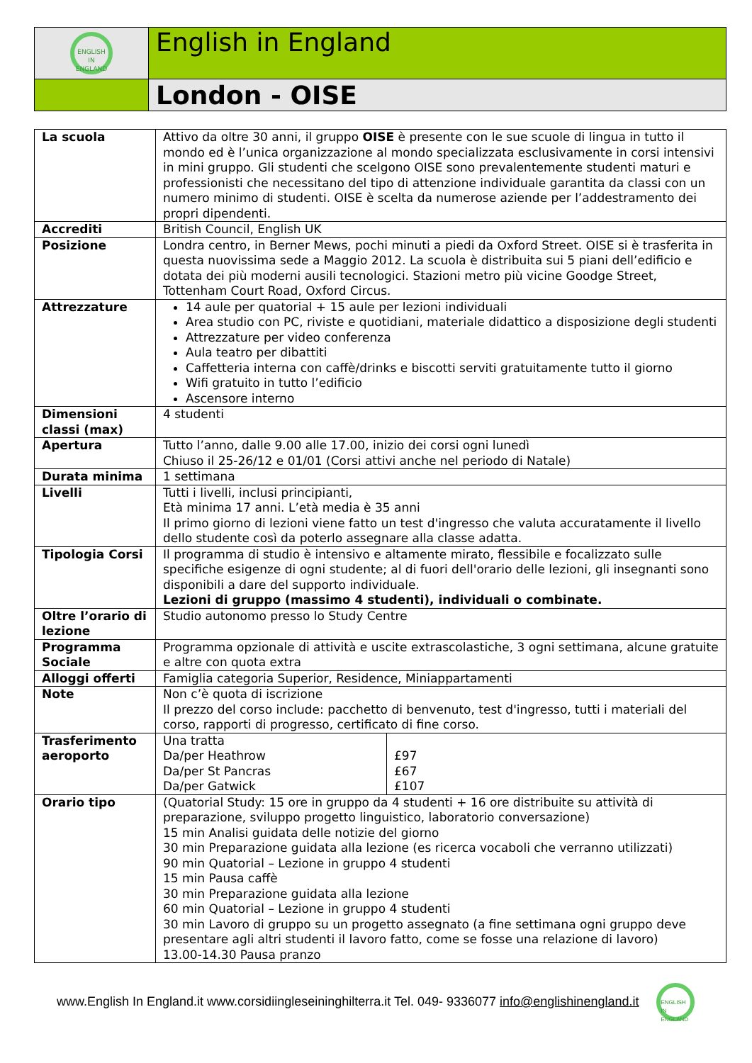| ENGLISH IN ENGLAND | English in England |
| | London - OISE |
| La scuola | Attivo da oltre 30 anni, il gruppo OISE è presente con le sue scuole di lingua in tutto il mondo ed è l’unica organizzazione al mondo specializzata esclusivamente in corsi intensivi in mini gruppo. Gli studenti che scelgono OISE sono prevalentemente studenti maturi e professionisti che necessitano del tipo di attenzione individuale garantita da classi con un numero minimo di studenti. OISE è scelta da numerose aziende per l’addestramento dei propri dipendenti. | |
| Accrediti | British Council, English UK | |
| Posizione | Londra centro, in Berner Mews, pochi minuti a piedi da Oxford Street. OISE si è trasferita in questa nuovissima sede a Maggio 2012. La scuola è distribuita sui 5 piani dell’edificio e dotata dei più moderni ausili tecnologici. Stazioni metro più vicine Goodge Street, Tottenham Court Road, Oxford Circus. | |
| Attrezzature | 14 aule per quatorial + 15 aule per lezioni individuali Area studio con PC, riviste e quotidiani, materiale didattico a disposizione degli studenti Attrezzature per video conferenza Aula teatro per dibattiti Caffetteria interna con caffè/drinks e biscotti serviti gratuitamente tutto il giorno Wifi gratuito in tutto l’edificio Ascensore interno | |
| Dimensioni classi (max) | 4 studenti | |
| Apertura | Tutto l’anno, dalle 9.00 alle 17.00, inizio dei corsi ogni lunedì Chiuso il 25-26/12 e 01/01 (Corsi attivi anche nel periodo di Natale) | |
| Durata minima | 1 settimana | |
| Livelli | Tutti i livelli, inclusi principianti, Età minima 17 anni. L’età media è 35 anni Il primo giorno di lezioni viene fatto un test d'ingresso che valuta accuratamente il livello dello studente così da poterlo assegnare alla classe adatta. | |
| Tipologia Corsi | Il programma di studio è intensivo e altamente mirato, flessibile e focalizzato sulle specifiche esigenze di ogni studente; al di fuori dell'orario delle lezioni, gli insegnanti sono disponibili a dare del supporto individuale. Lezioni di gruppo (massimo 4 studenti), individuali o combinate. | |
| Oltre l’orario di lezione | Studio autonomo presso lo Study Centre | |
| Programma Sociale | Programma opzionale di attività e uscite extrascolastiche, 3 ogni settimana, alcune gratuite e altre con quota extra | |
| Alloggi offerti | Famiglia categoria Superior, Residence, Miniappartamenti | |
| Note | Non c’è quota di iscrizione Il prezzo del corso include: pacchetto di benvenuto, test d'ingresso, tutti i materiali del corso, rapporti di progresso, certificato di fine corso. | |
| Trasferimento aeroporto | Una tratta Da/per Heathrow Da/per St Pancras Da/per Gatwick | £97 £67 £107 |
| Orario tipo | (Quatorial Study: 15 ore in gruppo da 4 studenti + 16 ore distribuite su attività di preparazione, sviluppo progetto linguistico, laboratorio conversazione) 15 min Analisi guidata delle notizie del giorno 30 min Preparazione guidata alla lezione (es ricerca vocaboli che verranno utilizzati) 90 min Quatorial – Lezione in gruppo 4 studenti 15 min Pausa caffè 30 min Preparazione guidata alla lezione 60 min Quatorial – Lezione in gruppo 4 studenti 30 min Lavoro di gruppo su un progetto assegnato (a fine settimana ogni gruppo deve presentare agli altri studenti il lavoro fatto, come se fosse una relazione di lavoro) 13.00-14.30 Pausa pranzo | |
www.English In England.it www.corsidiingleseininghilterra.it Tel. 049- 9336077 info@englishinengland.it ENGLISH
IN ENGLAND